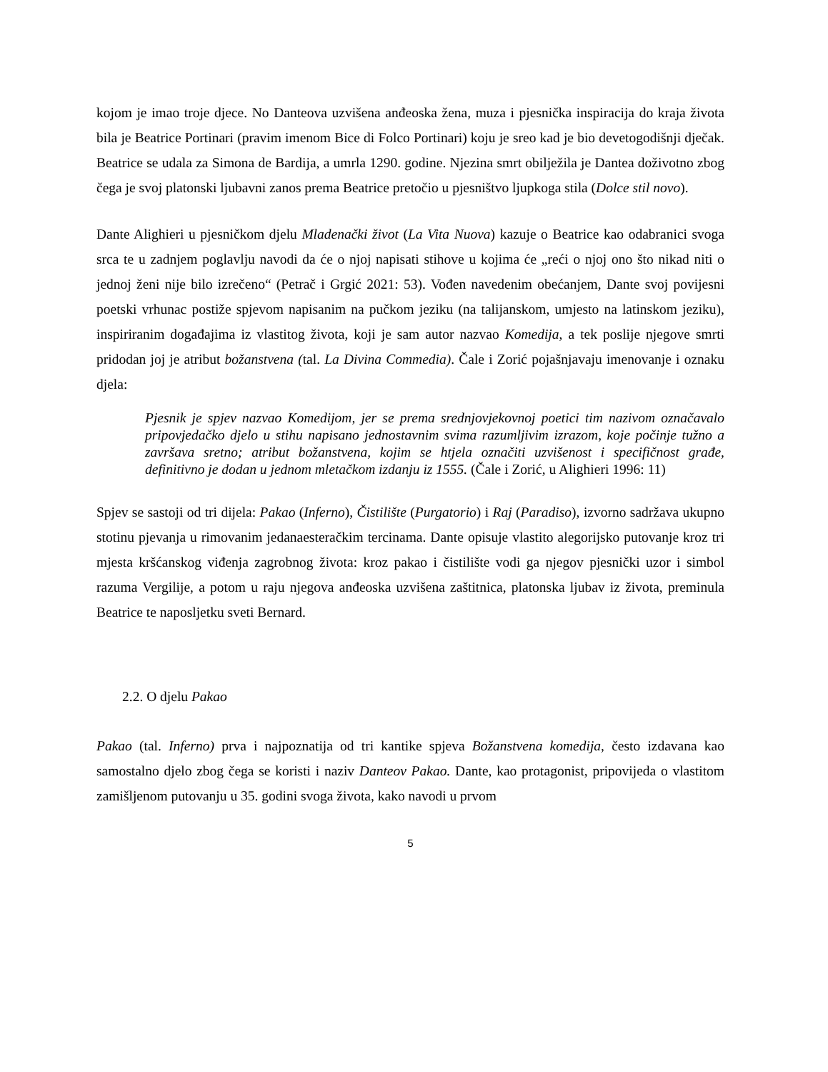kojom je imao troje djece. No Danteova uzvišena anđeoska žena, muza i pjesnička inspiracija do kraja života bila je Beatrice Portinari (pravim imenom Bice di Folco Portinari) koju je sreo kad je bio devetogodišnji dječak. Beatrice se udala za Simona de Bardija, a umrla 1290. godine. Njezina smrt obilježila je Dantea doživotno zbog čega je svoj platonski ljubavni zanos prema Beatrice pretočio u pjesništvo ljupkoga stila (Dolce stil novo).
Dante Alighieri u pjesničkom djelu Mladenački život (La Vita Nuova) kazuje o Beatrice kao odabranici svoga srca te u zadnjem poglavlju navodi da će o njoj napisati stihove u kojima će „reći o njoj ono što nikad niti o jednoj ženi nije bilo izrečeno“ (Petrač i Grgić 2021: 53). Vođen navedenim obećanjem, Dante svoj povijesni poetski vrhunac postiže spjevom napisanim na pučkom jeziku (na talijanskom, umjesto na latinskom jeziku), inspiriranim događajima iz vlastitog života, koji je sam autor nazvao Komedija, a tek poslije njegove smrti pridodan joj je atribut božanstvena (tal. La Divina Commedia). Čale i Zorić pojašnjavaju imenovanje i oznaku djela:
Pjesnik je spjev nazvao Komedijom, jer se prema srednjovjekovnoj poetici tim nazivom označavalo pripovjedačko djelo u stihu napisano jednostavnim svima razumljivim izrazom, koje počinje tužno a završava sretno; atribut božanstvena, kojim se htjela označiti uzvišenost i specifičnost građe, definitivno je dodan u jednom mletačkom izdanju iz 1555. (Čale i Zorić, u Alighieri 1996: 11)
Spjev se sastoji od tri dijela: Pakao (Inferno), Čistilište (Purgatorio) i Raj (Paradiso), izvorno sadržava ukupno stotinu pjevanja u rimovanim jedanaesteračkim tercinama. Dante opisuje vlastito alegorijsko putovanje kroz tri mjesta kršćanskog viđenja zagrobnog života: kroz pakao i čistilište vodi ga njegov pjesnički uzor i simbol razuma Vergilije, a potom u raju njegova anđeoska uzvišena zaštitnica, platonska ljubav iz života, preminula Beatrice te naposljetku sveti Bernard.
2.2. O djelu Pakao
Pakao (tal. Inferno) prva i najpoznatija od tri kantike spjeva Božanstvena komedija, često izdavana kao samostalno djelo zbog čega se koristi i naziv Danteov Pakao. Dante, kao protagonist, pripovijeda o vlastitom zamišljenom putovanju u 35. godini svoga života, kako navodi u prvom
5